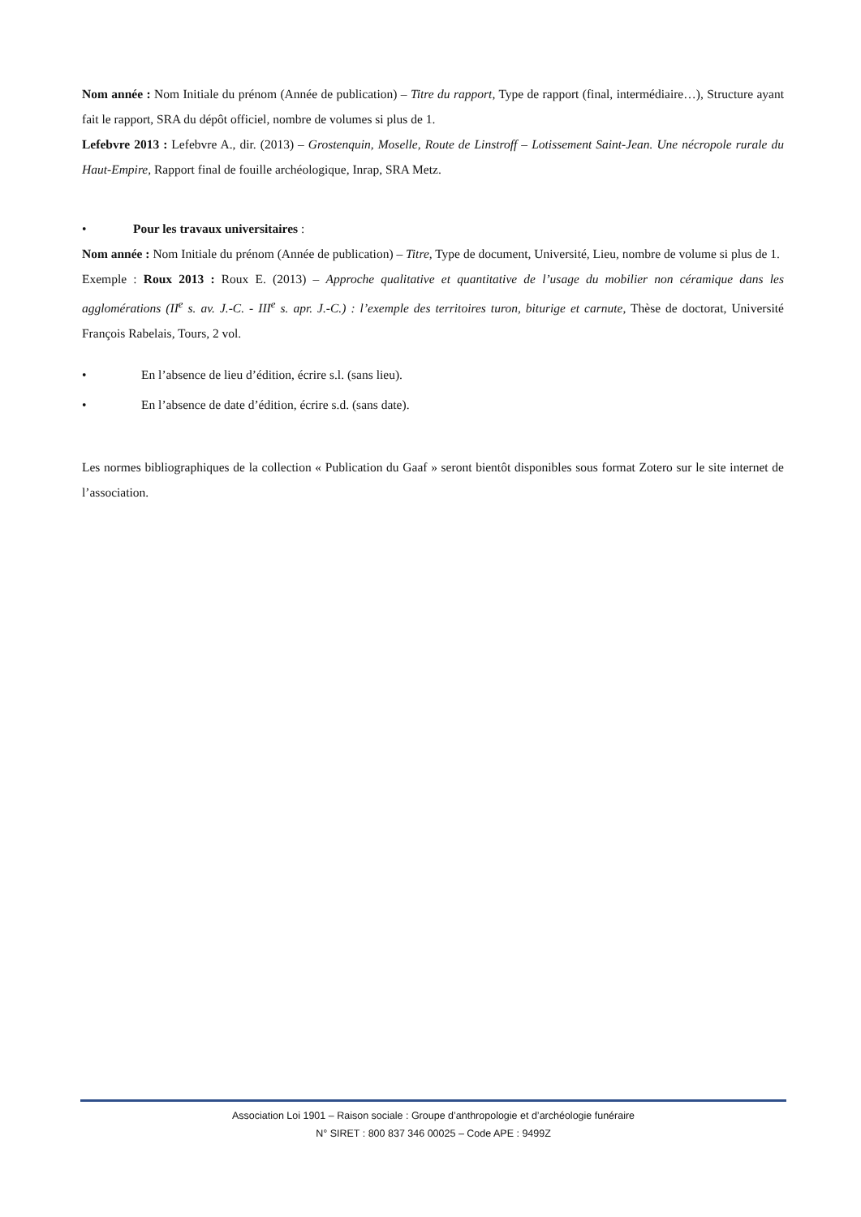Nom année : Nom Initiale du prénom (Année de publication) – Titre du rapport, Type de rapport (final, intermédiaire…), Structure ayant fait le rapport, SRA du dépôt officiel, nombre de volumes si plus de 1.
Lefebvre 2013 : Lefebvre A., dir. (2013) – Grostenquin, Moselle, Route de Linstroff – Lotissement Saint-Jean. Une nécropole rurale du Haut-Empire, Rapport final de fouille archéologique, Inrap, SRA Metz.
• Pour les travaux universitaires :
Nom année : Nom Initiale du prénom (Année de publication) – Titre, Type de document, Université, Lieu, nombre de volume si plus de 1.
Exemple : Roux 2013 : Roux E. (2013) – Approche qualitative et quantitative de l’usage du mobilier non céramique dans les agglomérations (II<sup>e</sup> s. av. J.-C. - III<sup>e</sup> s. apr. J.-C.) : l’exemple des territoires turon, biturige et carnute, Thèse de doctorat, Université François Rabelais, Tours, 2 vol.
• En l’absence de lieu d’édition, écrire s.l. (sans lieu).
• En l’absence de date d’édition, écrire s.d. (sans date).
Les normes bibliographiques de la collection « Publication du Gaaf » seront bientôt disponibles sous format Zotero sur le site internet de l’association.
Association Loi 1901 – Raison sociale : Groupe d’anthropologie et d’archéologie funéraire
N° SIRET : 800 837 346 00025 – Code APE : 9499Z